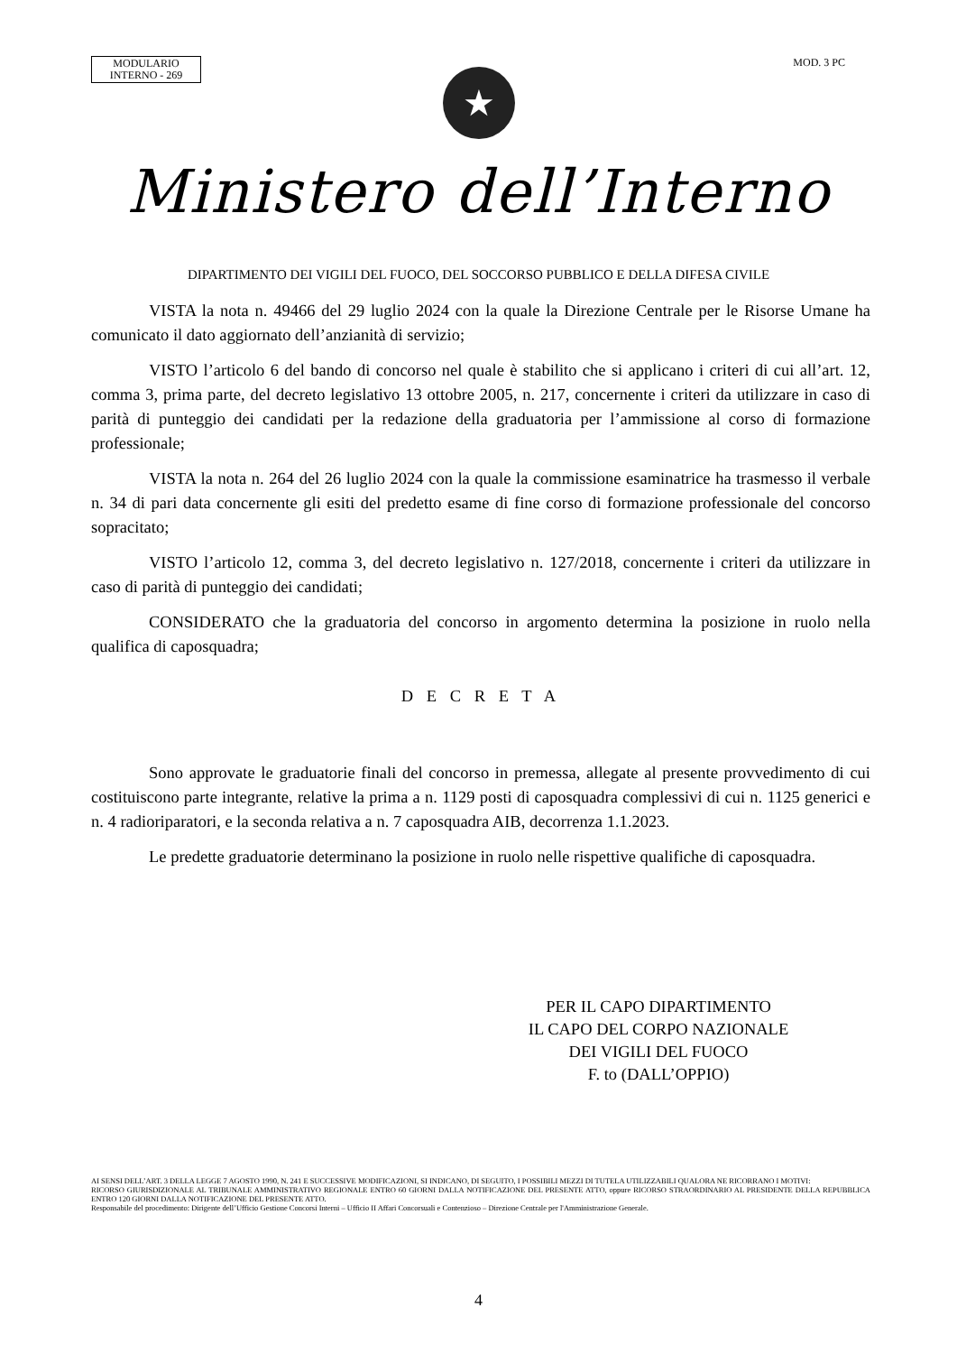MODULARIO
INTERNO - 269
MOD. 3 PC
★
Ministero dell’Interno
DIPARTIMENTO DEI VIGILI DEL FUOCO, DEL SOCCORSO PUBBLICO E DELLA DIFESA CIVILE
VISTA la nota n. 49466 del 29 luglio 2024 con la quale la Direzione Centrale per le Risorse Umane ha comunicato il dato aggiornato dell’anzianità di servizio;
VISTO l’articolo 6 del bando di concorso nel quale è stabilito che si applicano i criteri di cui all’art. 12, comma 3, prima parte, del decreto legislativo 13 ottobre 2005, n. 217, concernente i criteri da utilizzare in caso di parità di punteggio dei candidati per la redazione della graduatoria per l’ammissione al corso di formazione professionale;
VISTA la nota n. 264 del 26 luglio 2024 con la quale la commissione esaminatrice ha trasmesso il verbale n. 34 di pari data concernente gli esiti del predetto esame di fine corso di formazione professionale del concorso sopracitato;
VISTO l’articolo 12, comma 3, del decreto legislativo n. 127/2018, concernente i criteri da utilizzare in caso di parità di punteggio dei candidati;
CONSIDERATO che la graduatoria del concorso in argomento determina la posizione in ruolo nella qualifica di caposquadra;
D E C R E T A
Sono approvate le graduatorie finali del concorso in premessa, allegate al presente provvedimento di cui costituiscono parte integrante, relative la prima a n. 1129 posti di caposquadra complessivi di cui n. 1125 generici e n. 4 radioriparatori, e la seconda relativa a n. 7 caposquadra AIB, decorrenza 1.1.2023.
Le predette graduatorie determinano la posizione in ruolo nelle rispettive qualifiche di caposquadra.
PER IL CAPO DIPARTIMENTO
IL CAPO DEL CORPO NAZIONALE
DEI VIGILI DEL FUOCO
F. to (DALL’OPPIO)
AI SENSI DELL’ART. 3 DELLA LEGGE 7 AGOSTO 1990, N. 241 E SUCCESSIVE MODIFICAZIONI, SI INDICANO, DI SEGUITO, I POSSIBILI MEZZI DI TUTELA UTILIZZABILI QUALORA NE RICORRANO I MOTIVI:
RICORSO GIURISDIZIONALE AL TRIBUNALE AMMINISTRATIVO REGIONALE ENTRO 60 GIORNI DALLA NOTIFICAZIONE DEL PRESENTE ATTO, oppure RICORSO STRAORDINARIO AL PRESIDENTE DELLA REPUBBLICA ENTRO 120 GIORNI DALLA NOTIFICAZIONE DEL PRESENTE ATTO.
Responsabile del procedimento: Dirigente dell’Ufficio Gestione Concorsi Interni – Ufficio II Affari Concorsuali e Contenzioso – Direzione Centrale per l'Amministrazione Generale.
4